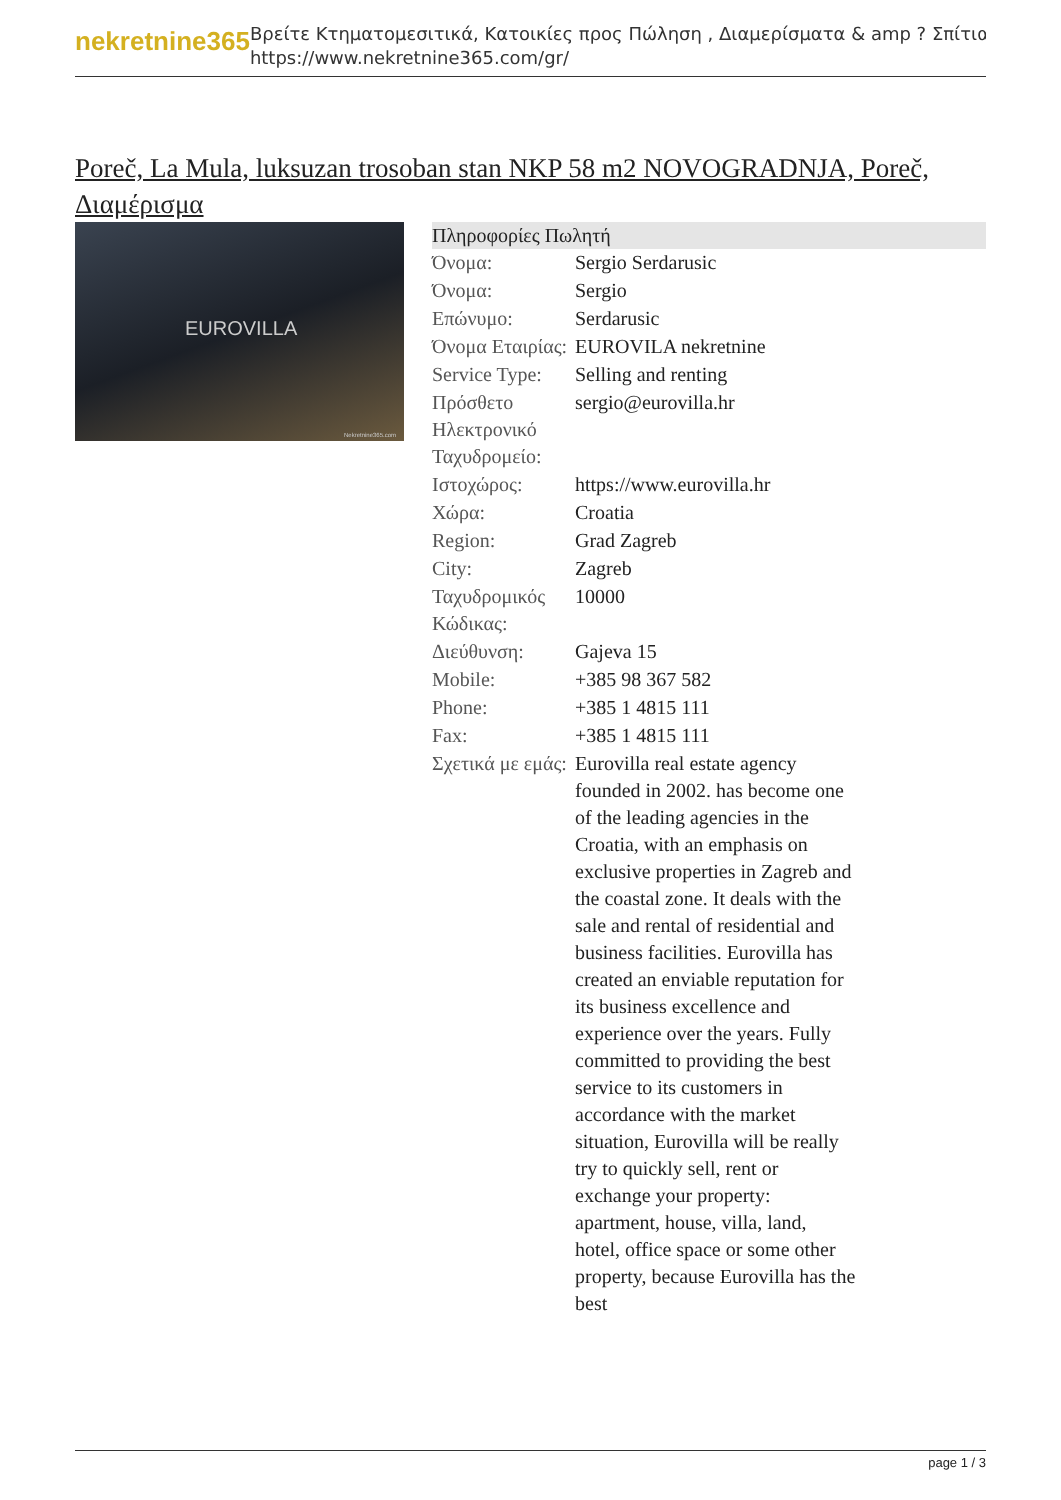nekretnine365
Βρείτε Κτηματομεσιτικά, Κατοικίες προς Πώληση , Διαμερίσματα & amp ? Σπίτια
https://www.nekretnine365.com/gr/
Poreč, La Mula, luksuzan trosoban stan NKP 58 m2 NOVOGRADNJA, Poreč, Διαμέρισμα
EUROVILLA
Nekretnine365.com
| Πληροφορίες Πωλητή | |
| --- | --- |
| Όνομα: | Sergio Serdarusic |
| Όνομα: | Sergio |
| Επώνυμο: | Serdarusic |
| Όνομα Εταιρίας: | EUROVILA nekretnine |
| Service Type: | Selling and renting |
| Πρόσθετο Ηλεκτρονικό Ταχυδρομείο: | sergio@eurovilla.hr |
| Ιστοχώρος: | https://www.eurovilla.hr |
| Χώρα: | Croatia |
| Region: | Grad Zagreb |
| City: | Zagreb |
| Ταχυδρομικός Κώδικας: | 10000 |
| Διεύθυνση: | Gajeva 15 |
| Mobile: | +385 98 367 582 |
| Phone: | +385 1 4815 111 |
| Fax: | +385 1 4815 111 |
| Σχετικά με εμάς: | Eurovilla real estate agency founded in 2002. has become one of the leading agencies in the Croatia, with an emphasis on exclusive properties in Zagreb and the coastal zone. It deals with the sale and rental of residential and business facilities. Eurovilla has created an enviable reputation for its business excellence and experience over the years. Fully committed to providing the best service to its customers in accordance with the market situation, Eurovilla will be really try to quickly sell, rent or exchange your property: apartment, house, villa, land, hotel, office space or some other property, because Eurovilla has the best |
page 1 / 3